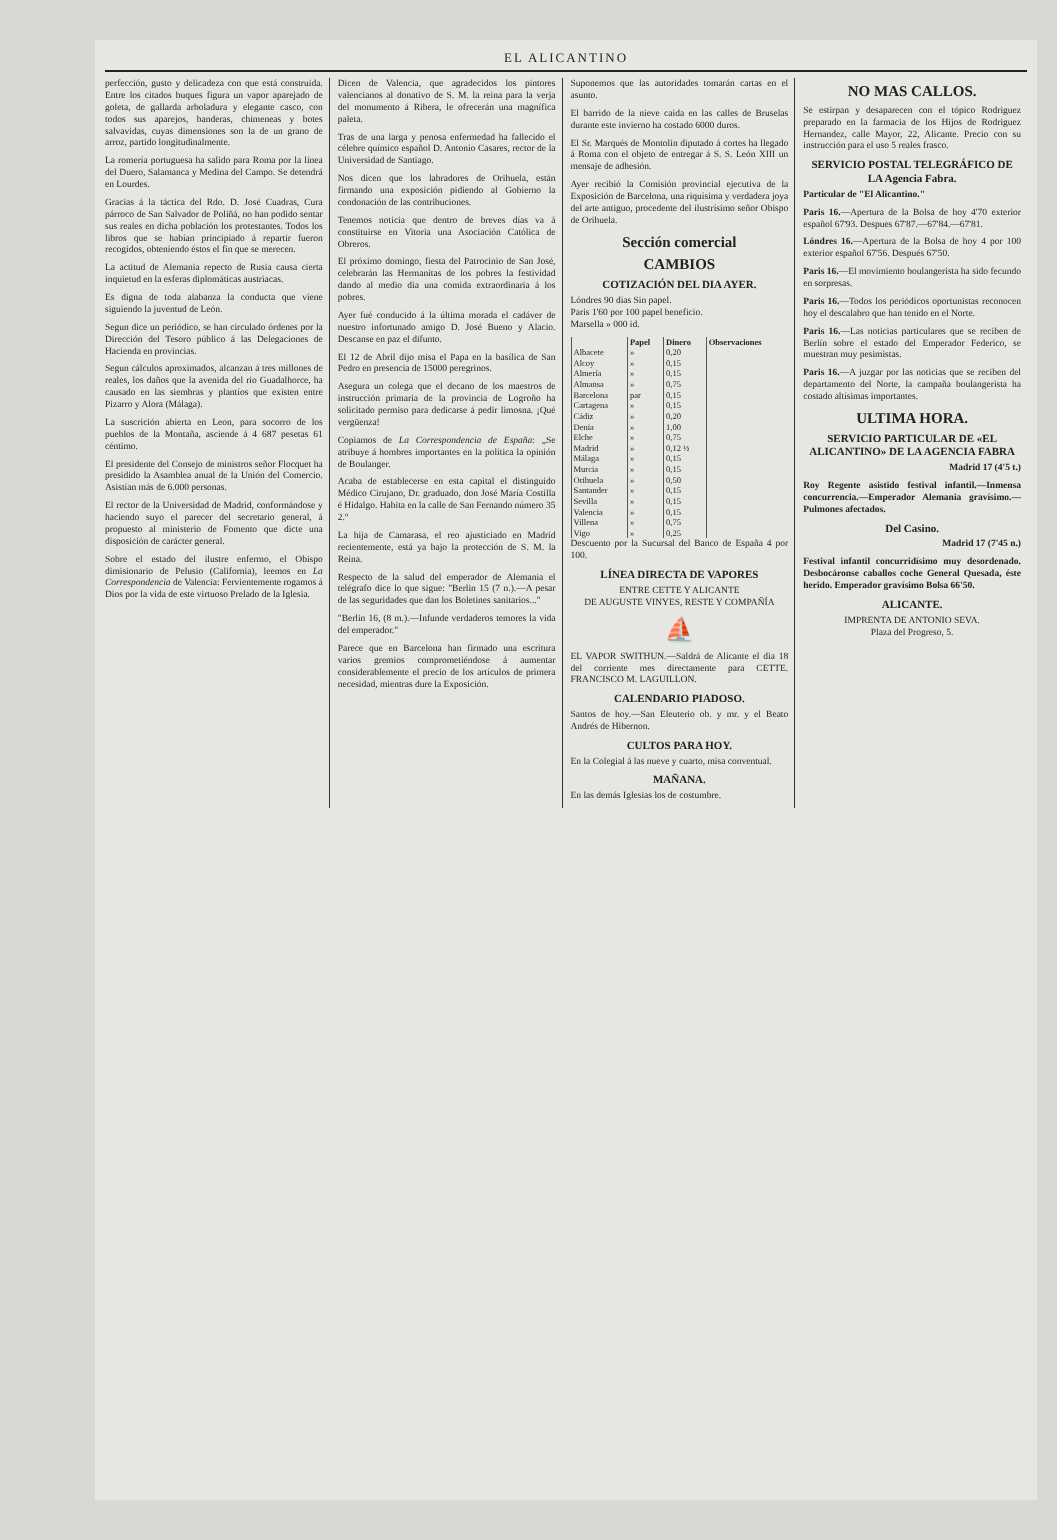EL ALICANTINO
perfección, gusto y delicadeza con que está construida. Entre los citados buques figura un vapor aparejado de goleta, de gallarda arboladura y elegante casco, con todos sus aparejos, banderas, chimeneas y botes salvavidas, cuyas dimensiones son la de un grano de arroz, partido longitudinalmente.
La romería portuguesa ha salido para Roma por la línea del Duero, Salamanca y Medina del Campo. Se detendrá en Lourdes.
Gracias á la táctica del Rdo. D. José Cuadras, Cura párroco de San Salvador de Poliñá, no han podido sentar sus reales en dicha población los protestantes. Todos los libros que se habían principiado á repartir fueron recogidos, obteniendo éstos el fin que se merecen.
La actitud de Alemania repecto de Rusia causa cierta inquietud en la esferas diplomáticas austriacas.
Es digna de toda alabanza la conducta que viene siguiendo la juventud de León.
Segun dice un periódico, se han circulado órdenes por la Dirección del Tesoro público á las Delegaciones de Hacienda en provincias.
Segun cálculos aproximados, alcanzan á tres millones de reales, los daños que la avenida del rio Guadalhorce, ha causado en las siembras y plantíos que existen entre Pizarro y Alora (Málaga).
La suscrición abierta en Leon, para socorro de los pueblos de la Montaña, asciende á 4 687 pesetas 61 céntimo.
El presidente del Consejo de ministros señor Flocquet ha presidido la Asamblea anual de la Unión del Comercio. Asistían más de 6.000 personas.
El rector de la Universidad de Madrid, conformándose y haciendo suyo el parecer del secretario general, á propuesto al ministerio de Fomento que dicte una disposición de carácter general.
Sobre el estado del ilustre enfermo, el Obispo dimisionario de Pelusio (California), leemos en La Correspondencia de Valencia: Fervientemente rogamos á Dios por la vida de este virtuoso Prelado de la Iglesia.
Dicen de Valencia, que agradecidos los pintores valencianos al donativo de S. M. la reina para la verja del monumento á Ribera, le ofrecerán una magnífica paleta.
Tras de una larga y penosa enfermedad ha fallecido el célebre químico español D. Antonio Casares, rector de la Universidad de Santiago.
Nos dicen que los labradores de Orihuela, están firmando una exposición pidiendo al Gobierno la condonación de las contribuciones.
Tenemos noticia que dentro de breves días va á constituirse en Vitoria una Asociación Católica de Obreros.
El próximo domingo, fiesta del Patrocinio de San José, celebrarán las Hermanitas de los pobres la festividad dando al medio dia una comida extraordinaria á los pobres.
Ayer fué conducido á la última morada el cadáver de nuestro infortunado amigo D. José Bueno y Alacio. Descanse en paz el difunto.
El 12 de Abril dijo misa el Papa en la basílica de San Pedro en presencia de 15000 peregrinos.
Asegura un colega que el decano de los maestros de instrucción primaria de la provincia de Logroño ha solicitado permiso para dedicarse á pedir limosna. ¡Qué vergüenza!
Copiamos de La Correspondencia de España: „Se atribuye á hombres importantes en la política la opinión de Boulanger.
Acaba de establecerse en esta capital el distinguido Médico Cirujano, Dr. graduado, don José María Costilla é Hidalgo. Habita en la calle de San Fernando número 35 2.º
La hija de Camarasa, el reo ajusticiado en Madrid recientemente, está ya bajo la protección de S. M. la Reina.
Respecto de la salud del emperador de Alemania el telégrafo dice lo que sigue: "Berlin 15 (7 n.).—A pesar de las seguridades que dan los Boletines sanitarios..."
"Berlin 16, (8 m.).—Infunde verdaderos temores la vida del emperador."
Parece que en Barcelona han firmado una escritura varios gremios comprometiéndose á aumentar considerablemente el precio de los artículos de primera necesidad, mientras dure la Exposición.
Suponemos que las autoridades tomarán cartas en el asunto.
El barrido de la nieve caida en las calles de Bruselas durante este invierno ha costado 6000 duros.
El Sr. Marqués de Montolin diputado á cortes ha llegado á Roma con el objeto de entregar á S. S. León XIII un mensaje de adhesión.
Ayer recibió la Comisión provincial ejecutiva de la Exposición de Barcelona, una riquísima y verdadera joya del arte antiguo, procedente del ilustrísimo señor Obispo de Orihuela.
Sección comercial
CAMBIOS
COTIZACIÓN DEL DIA AYER.
Lóndres 90 dias Sin papel.
Paris 1'60 por 100 papel beneficio.
Marsella » 000 id.
| | Papel | Dinero | Observaciones |
| --- | --- | --- | --- |
| Albacete | » | 0,20 | |
| Alcoy | » | 0,15 | |
| Almería | » | 0,15 | |
| Almansa | » | 0,75 | |
| Barcelona | par | 0,15 | |
| Cartagena | » | 0,15 | |
| Cádiz | » | 0,20 | |
| Denia | » | 1,00 | |
| Elche | » | 0,75 | |
| Madrid | » | 0,12 ½ | |
| Málaga | » | 0,15 | |
| Murcia | » | 0,15 | |
| Orihuela | » | 0,50 | |
| Santander | » | 0,15 | |
| Sevilla | » | 0,15 | |
| Valencia | » | 0,15 | |
| Villena | » | 0,75 | |
| Vigo | » | 0,25 | |
Descuento por la Sucursal del Banco de España 4 por 100.
LÍNEA DIRECTA DE VAPORES
ENTRE CETTE Y ALICANTE
DE AUGUSTE VINYES, RESTE Y COMPAÑÍA
⛵
EL VAPOR SWITHUN.—Saldrá de Alicante el dia 18 del corriente mes directamente para CETTE. FRANCISCO M. LAGUILLON.
CALENDARIO PIADOSO.
Santos de hoy.—San Eleuterio ob. y mr. y el Beato Andrés de Hibernon.
CULTOS PARA HOY.
En la Colegial á las nueve y cuarto, misa conventual.
MAÑANA.
En las demás Iglesias los de costumbre.
NO MAS CALLOS.
Se estirpan y desaparecen con el tópico Rodriguez preparado en la farmacia de los Hijos de Rodriguez Hernandez, calle Mayor, 22, Alicante. Precio con su instrucción para el uso 5 reales frasco.
SERVICIO POSTAL TELEGRÁFICO DE LA Agencia Fabra.
Particular de "El Alicantino."
Paris 16.—Apertura de la Bolsa de hoy 4'70 exterior español 67'93. Despues 67'87.—67'84.—67'81.
Lóndres 16.—Apertura de la Bolsa de hoy 4 por 100 exterior español 67'56. Después 67'50.
Paris 16.—El movimiento boulangerista ha sido fecundo en sorpresas.
Paris 16.—Todos los periódicos oportunistas reconocen hoy el descalabro que han tenido en el Norte.
Paris 16.—Las noticias particulares que se reciben de Berlín sobre el estado del Emperador Federico, se muestran muy pesimistas.
Paris 16.—A juzgar por las noticias que se reciben del departamento del Norte, la campaña boulangerista ha costado altísimas importantes.
ULTIMA HORA.
SERVICIO PARTICULAR DE «EL ALICANTINO» DE LA AGENCIA FABRA
Madrid 17 (4'5 t.)
Roy Regente asistido festival infantil.—Inmensa concurrencia.—Emperador Alemania gravísimo.—Pulmones afectados.
Del Casino.
Madrid 17 (7'45 n.)
Festival infantil concurridísimo muy desordenado. Desbocáronse caballos coche General Quesada, éste herido. Emperador gravísimo Bolsa 66'50.
ALICANTE.
IMPRENTA DE ANTONIO SEVA.
Plaza del Progreso, 5.